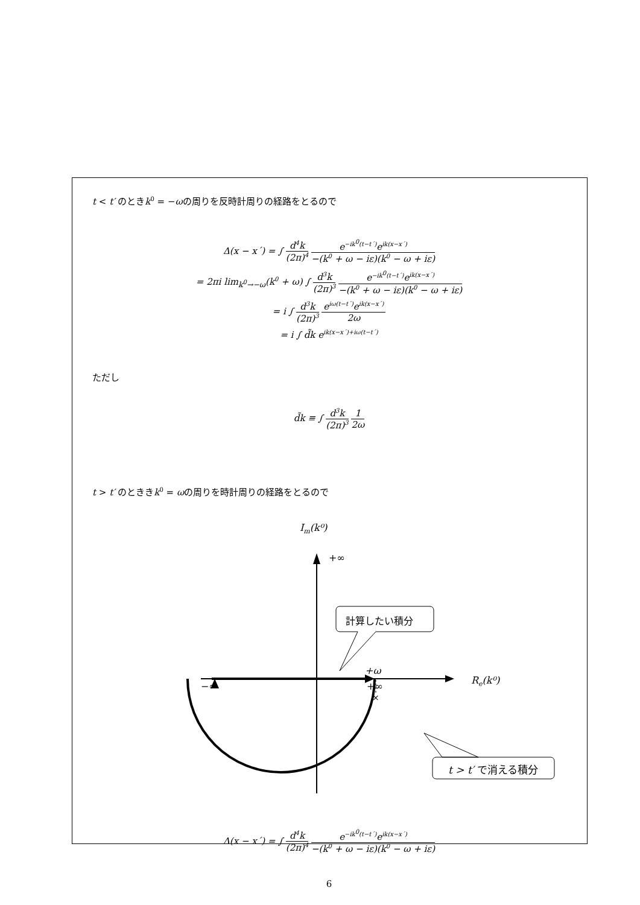t < t′ のときk<sup>0</sup> = −ωの周りを反時計周りの経路をとるので
Δ(x − x´) = ∫ d<sup>4</sup>k (2π)<sup>4</sup> e<sup>−ik<sup>0</sup>(t−t´)</sup>e<sup>ik(x−x´)</sup> −(k<sup>0</sup> + ω − iε)(k<sup>0</sup> − ω + iε)
= 2πi lim<sub>k<sup>0</sup>→−ω</sub>(k<sup>0</sup> + ω) ∫ d<sup>3</sup>k (2π)<sup>3</sup> e<sup>−ik<sup>0</sup>(t−t´)</sup>e<sup>ik(x−x´)</sup> −(k<sup>0</sup> + ω − iε)(k<sup>0</sup> − ω + iε)
= i ∫ d<sup>3</sup>k (2π)<sup>3</sup> e<sup>iω(t−t´)</sup>e<sup>ik(x−x´)</sup> 2ω
= i ∫ d̃k e<sup>ik(x−x´)+iω(t−t´)</sup>
ただし
d̃k ≡ ∫ d<sup>3</sup>k (2π)<sup>3</sup> 1 2ω
t > t′ のとききk<sup>0</sup> = ωの周りを時計周りの経路をとるので
Im(k⁰)
+∞
−∞
+∞
Re(k⁰)
+ω
×
計算したい積分
t > t′ で消える積分
Δ(x − x´) = ∫ d<sup>4</sup>k (2π)<sup>4</sup> e<sup>−ik<sup>0</sup>(t−t´)</sup>e<sup>ik(x−x´)</sup> −(k<sup>0</sup> + ω − iε)(k<sup>0</sup> − ω + iε)
6